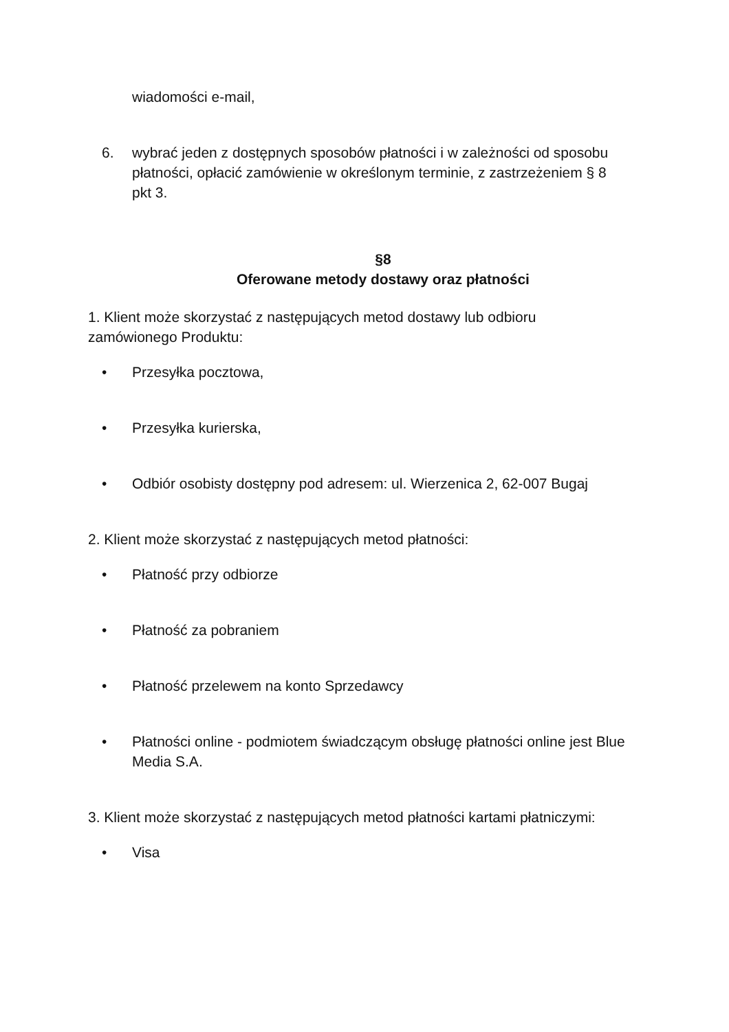wiadomości e-mail,
6. wybrać jeden z dostępnych sposobów płatności i w zależności od sposobu płatności, opłacić zamówienie w określonym terminie, z zastrzeżeniem § 8 pkt 3.
§8
Oferowane metody dostawy oraz płatności
1. Klient może skorzystać z następujących metod dostawy lub odbioru zamówionego Produktu:
• Przesyłka pocztowa,
• Przesyłka kurierska,
• Odbiór osobisty dostępny pod adresem: ul. Wierzenica 2, 62-007 Bugaj
2. Klient może skorzystać z następujących metod płatności:
• Płatność przy odbiorze
• Płatność za pobraniem
• Płatność przelewem na konto Sprzedawcy
• Płatności online - podmiotem świadczącym obsługę płatności online jest Blue Media S.A.
3. Klient może skorzystać z następujących metod płatności kartami płatniczymi:
• Visa